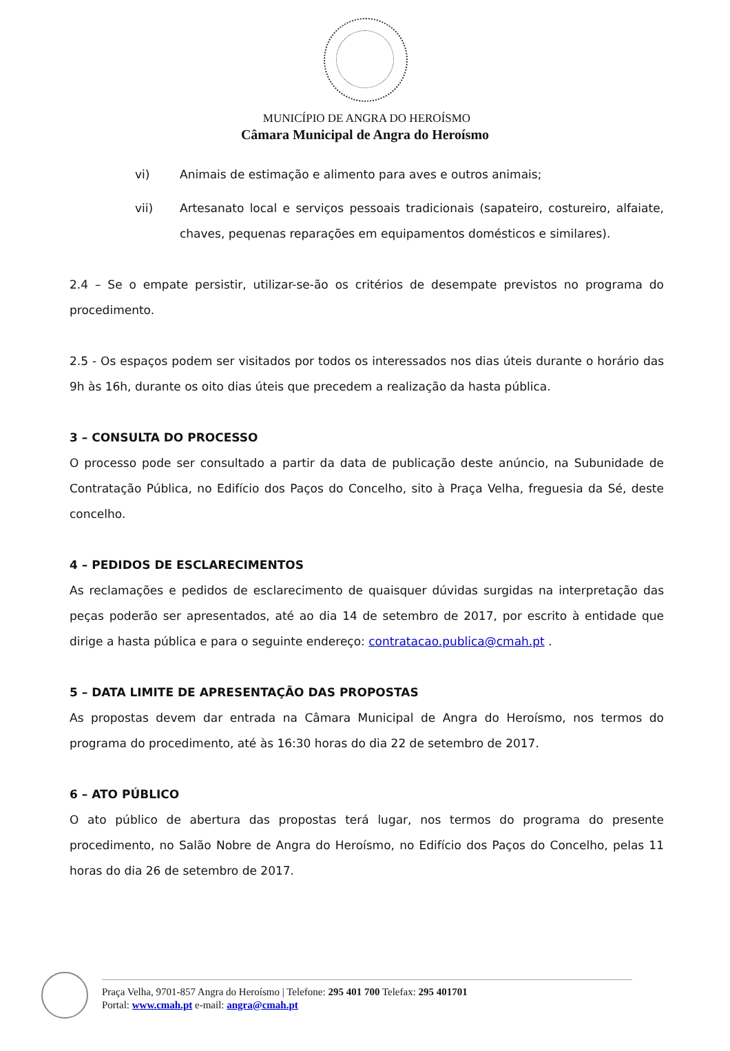MUNICÍPIO DE ANGRA DO HEROÍSMO
Câmara Municipal de Angra do Heroísmo
vi) Animais de estimação e alimento para aves e outros animais;
vii) Artesanato local e serviços pessoais tradicionais (sapateiro, costureiro, alfaiate, chaves, pequenas reparações em equipamentos domésticos e similares).
2.4 – Se o empate persistir, utilizar-se-ão os critérios de desempate previstos no programa do procedimento.
2.5 - Os espaços podem ser visitados por todos os interessados nos dias úteis durante o horário das 9h às 16h, durante os oito dias úteis que precedem a realização da hasta pública.
3 – CONSULTA DO PROCESSO
O processo pode ser consultado a partir da data de publicação deste anúncio, na Subunidade de Contratação Pública, no Edifício dos Paços do Concelho, sito à Praça Velha, freguesia da Sé, deste concelho.
4 – PEDIDOS DE ESCLARECIMENTOS
As reclamações e pedidos de esclarecimento de quaisquer dúvidas surgidas na interpretação das peças poderão ser apresentados, até ao dia 14 de setembro de 2017, por escrito à entidade que dirige a hasta pública e para o seguinte endereço: contratacao.publica@cmah.pt .
5 – DATA LIMITE DE APRESENTAÇÃO DAS PROPOSTAS
As propostas devem dar entrada na Câmara Municipal de Angra do Heroísmo, nos termos do programa do procedimento, até às 16:30 horas do dia 22 de setembro de 2017.
6 – ATO PÚBLICO
O ato público de abertura das propostas terá lugar, nos termos do programa do presente procedimento, no Salão Nobre de Angra do Heroísmo, no Edifício dos Paços do Concelho, pelas 11 horas do dia 26 de setembro de 2017.
Praça Velha, 9701-857 Angra do Heroísmo | Telefone: 295 401 700 Telefax: 295 401701
Portal: www.cmah.pt e-mail: angra@cmah.pt